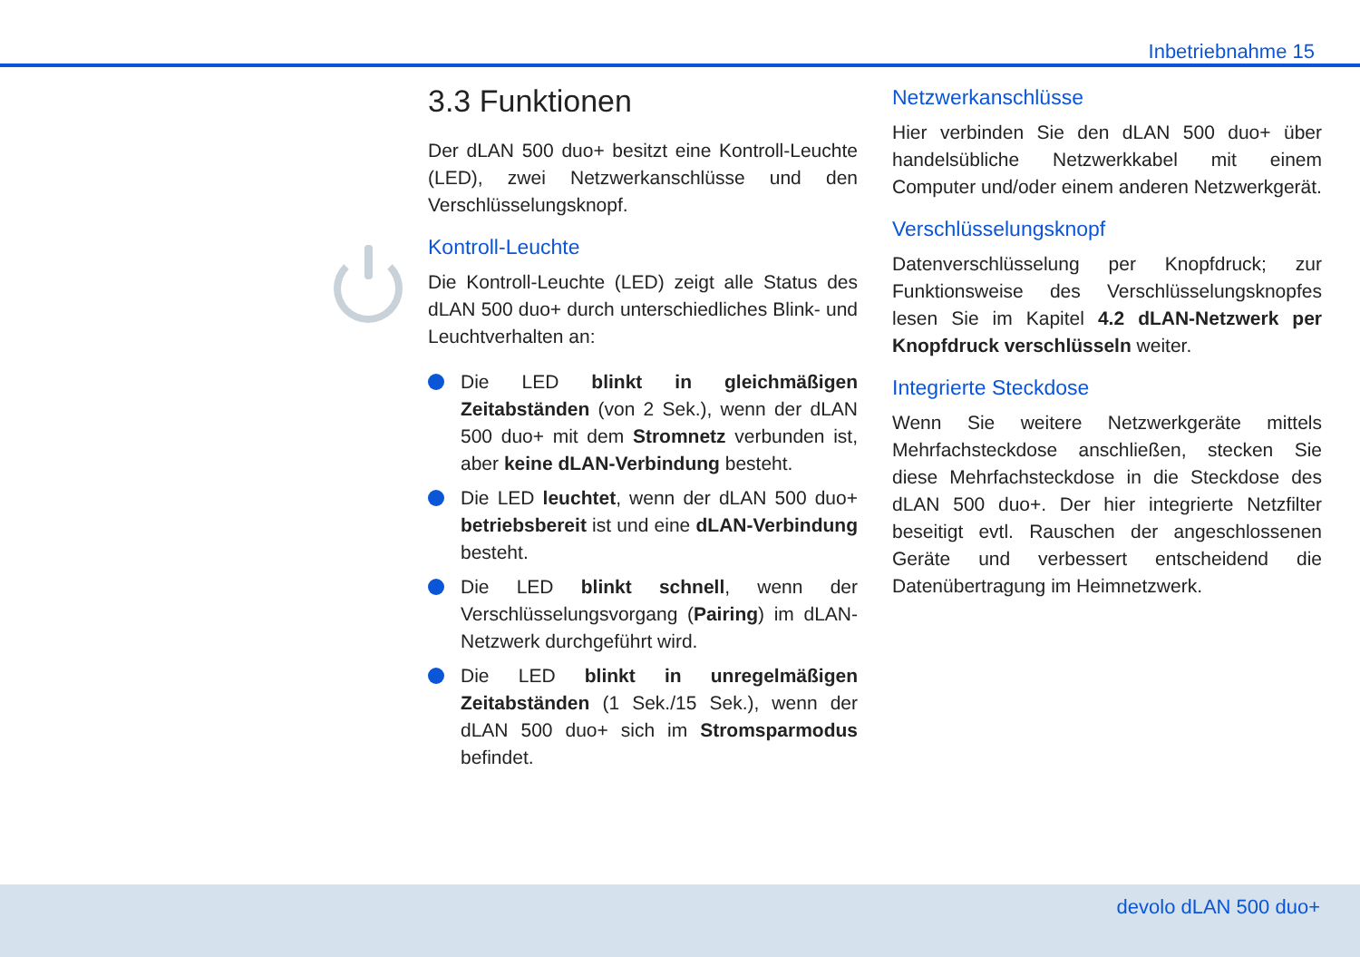Inbetriebnahme 15
3.3 Funktionen
Der dLAN 500 duo+ besitzt eine Kontroll-Leuchte (LED), zwei Netzwerkanschlüsse und den Verschlüsselungsknopf.
Kontroll-Leuchte
Die Kontroll-Leuchte (LED) zeigt alle Status des dLAN 500 duo+ durch unterschiedliches Blink- und Leuchtverhalten an:
Die LED blinkt in gleichmäßigen Zeitabständen (von 2 Sek.), wenn der dLAN 500 duo+ mit dem Stromnetz verbunden ist, aber keine dLAN-Verbindung besteht.
Die LED leuchtet, wenn der dLAN 500 duo+ betriebsbereit ist und eine dLAN-Verbindung besteht.
Die LED blinkt schnell, wenn der Verschlüsselungsvorgang (Pairing) im dLAN-Netzwerk durchgeführt wird.
Die LED blinkt in unregelmäßigen Zeitabständen (1 Sek./15 Sek.), wenn der dLAN 500 duo+ sich im Stromsparmodus befindet.
Netzwerkanschlüsse
Hier verbinden Sie den dLAN 500 duo+ über handelsübliche Netzwerkkabel mit einem Computer und/oder einem anderen Netzwerkgerät.
Verschlüsselungsknopf
Datenverschlüsselung per Knopfdruck; zur Funktionsweise des Verschlüsselungsknopfes lesen Sie im Kapitel 4.2 dLAN-Netzwerk per Knopfdruck verschlüsseln weiter.
Integrierte Steckdose
Wenn Sie weitere Netzwerkgeräte mittels Mehrfachsteckdose anschließen, stecken Sie diese Mehrfachsteckdose in die Steckdose des dLAN 500 duo+. Der hier integrierte Netzfilter beseitigt evtl. Rauschen der angeschlossenen Geräte und verbessert entscheidend die Datenübertragung im Heimnetzwerk.
devolo dLAN 500 duo+